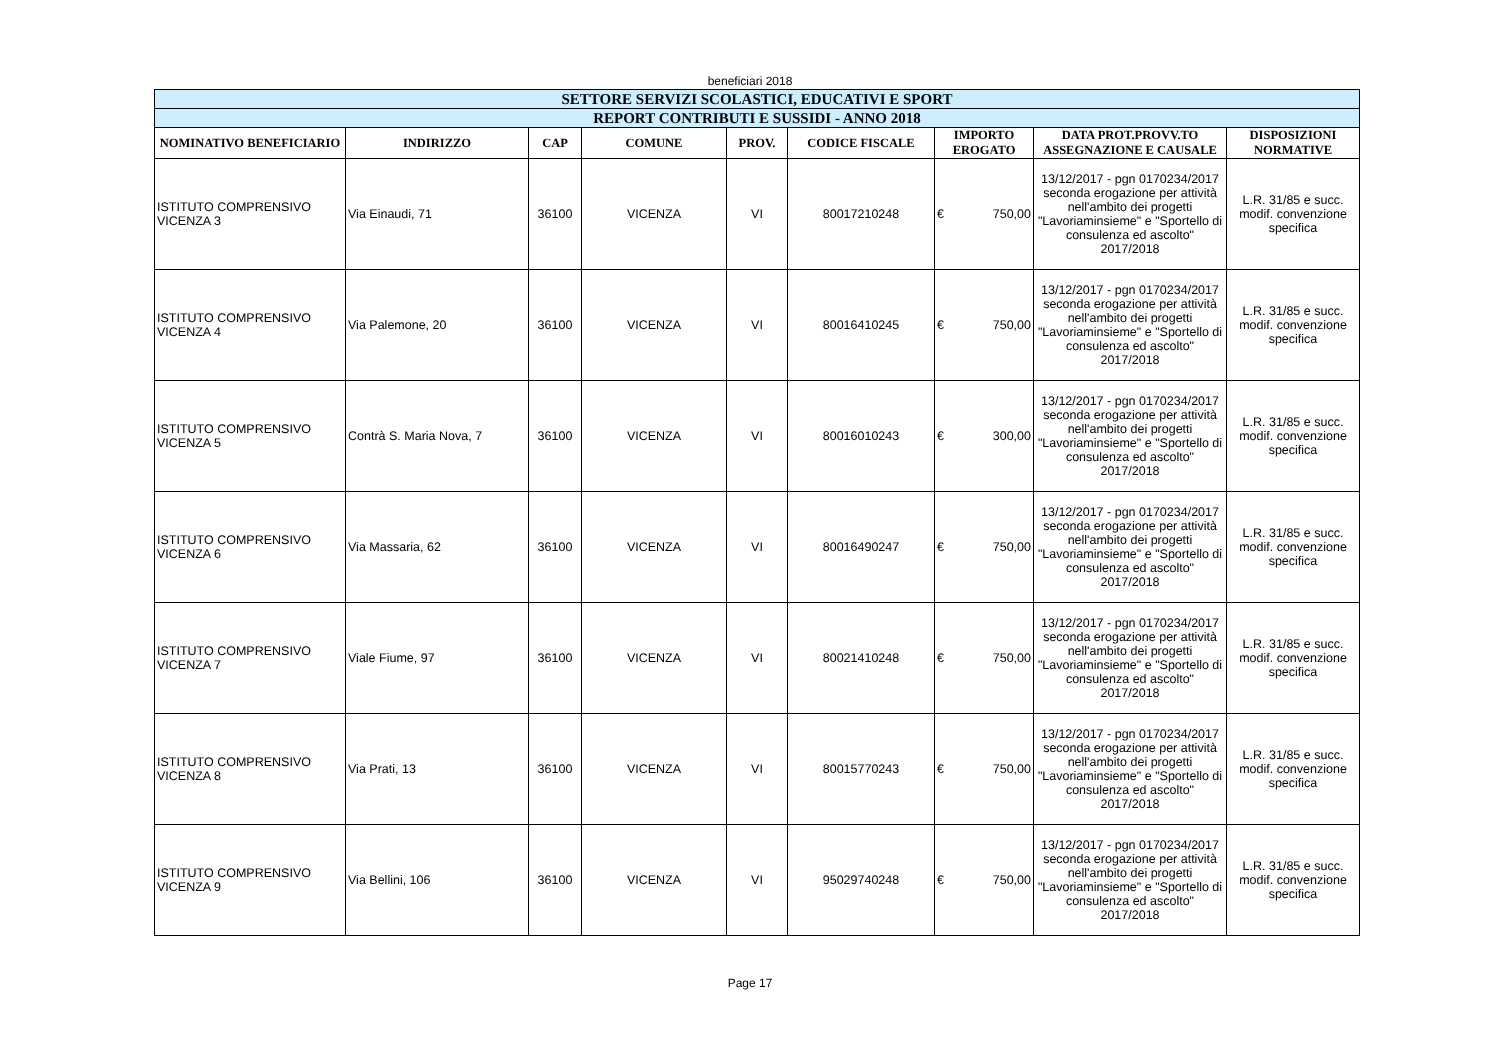beneficiari 2018
| SETTORE SERVIZI SCOLASTICI, EDUCATIVI E SPORT | | | | | | | | |
| REPORT CONTRIBUTI E SUSSIDI - ANNO 2018 | | | | | | | | |
| NOMINATIVO BENEFICIARIO | INDIRIZZO | CAP | COMUNE | PROV. | CODICE FISCALE | IMPORTO EROGATO | DATA PROT.PROVV.TO ASSEGNAZIONE E CAUSALE | DISPOSIZIONI NORMATIVE |
| ISTITUTO COMPRENSIVO VICENZA 3 | Via Einaudi, 71 | 36100 | VICENZA | VI | 80017210248 | € 750,00 | 13/12/2017 - pgn 0170234/2017 seconda erogazione per attività nell'ambito dei progetti "Lavoriaminsieme" e "Sportello di consulenza ed ascolto" 2017/2018 | L.R. 31/85 e succ. modif. convenzione specifica |
| ISTITUTO COMPRENSIVO VICENZA 4 | Via Palemone, 20 | 36100 | VICENZA | VI | 80016410245 | € 750,00 | 13/12/2017 - pgn 0170234/2017 seconda erogazione per attività nell'ambito dei progetti "Lavoriaminsieme" e "Sportello di consulenza ed ascolto" 2017/2018 | L.R. 31/85 e succ. modif. convenzione specifica |
| ISTITUTO COMPRENSIVO VICENZA 5 | Contrà S. Maria Nova, 7 | 36100 | VICENZA | VI | 80016010243 | € 300,00 | 13/12/2017 - pgn 0170234/2017 seconda erogazione per attività nell'ambito dei progetti "Lavoriaminsieme" e "Sportello di consulenza ed ascolto" 2017/2018 | L.R. 31/85 e succ. modif. convenzione specifica |
| ISTITUTO COMPRENSIVO VICENZA 6 | Via Massaria, 62 | 36100 | VICENZA | VI | 80016490247 | € 750,00 | 13/12/2017 - pgn 0170234/2017 seconda erogazione per attività nell'ambito dei progetti "Lavoriaminsieme" e "Sportello di consulenza ed ascolto" 2017/2018 | L.R. 31/85 e succ. modif. convenzione specifica |
| ISTITUTO COMPRENSIVO VICENZA 7 | Viale Fiume, 97 | 36100 | VICENZA | VI | 80021410248 | € 750,00 | 13/12/2017 - pgn 0170234/2017 seconda erogazione per attività nell'ambito dei progetti "Lavoriaminsieme" e "Sportello di consulenza ed ascolto" 2017/2018 | L.R. 31/85 e succ. modif. convenzione specifica |
| ISTITUTO COMPRENSIVO VICENZA 8 | Via Prati, 13 | 36100 | VICENZA | VI | 80015770243 | € 750,00 | 13/12/2017 - pgn 0170234/2017 seconda erogazione per attività nell'ambito dei progetti "Lavoriaminsieme" e "Sportello di consulenza ed ascolto" 2017/2018 | L.R. 31/85 e succ. modif. convenzione specifica |
| ISTITUTO COMPRENSIVO VICENZA 9 | Via Bellini, 106 | 36100 | VICENZA | VI | 95029740248 | € 750,00 | 13/12/2017 - pgn 0170234/2017 seconda erogazione per attività nell'ambito dei progetti "Lavoriaminsieme" e "Sportello di consulenza ed ascolto" 2017/2018 | L.R. 31/85 e succ. modif. convenzione specifica |
Page 17